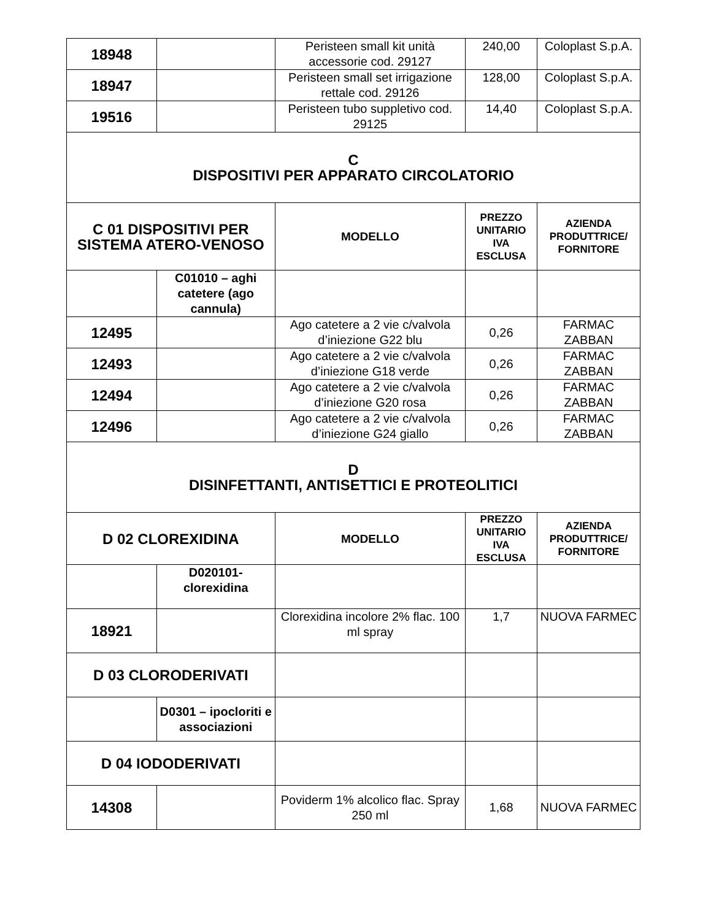| 18948 | | Peristeen small kit unità accessorie cod. 29127 | 240,00 | Coloplast S.p.A. |
| 18947 | | Peristeen small set irrigazione rettale cod. 29126 | 128,00 | Coloplast S.p.A. |
| 19516 | | Peristeen tubo suppletivo cod. 29125 | 14,40 | Coloplast S.p.A. |
| C DISPOSITIVI PER APPARATO CIRCOLATORIO | | | | |
| C 01 DISPOSITIVI PER SISTEMA ATERO-VENOSO | | MODELLO | PREZZO UNITARIO IVA ESCLUSA | AZIENDA PRODUTTRICE/ FORNITORE |
| | C01010 – aghi catetere (ago cannula) | | | |
| 12495 | | Ago catetere a 2 vie c/valvola d’iniezione G22 blu | 0,26 | FARMAC ZABBAN |
| 12493 | | Ago catetere a 2 vie c/valvola d’iniezione G18 verde | 0,26 | FARMAC ZABBAN |
| 12494 | | Ago catetere a 2 vie c/valvola d’iniezione G20 rosa | 0,26 | FARMAC ZABBAN |
| 12496 | | Ago catetere a 2 vie c/valvola d’iniezione G24 giallo | 0,26 | FARMAC ZABBAN |
| D DISINFETTANTI, ANTISETTICI E PROTEOLITICI | | | | |
| D 02 CLOREXIDINA | | MODELLO | PREZZO UNITARIO IVA ESCLUSA | AZIENDA PRODUTTRICE/ FORNITORE |
| | D020101- clorexidina | | | |
| 18921 | | Clorexidina incolore 2% flac. 100 ml spray | 1,7 | NUOVA FARMEC |
| D 03 CLORODERIVATI | | | | |
| | D0301 – ipocloriti e associazioni | | | |
| D 04 IODODERIVATI | | | | |
| 14308 | | Poviderm 1% alcolico flac. Spray 250 ml | 1,68 | NUOVA FARMEC |